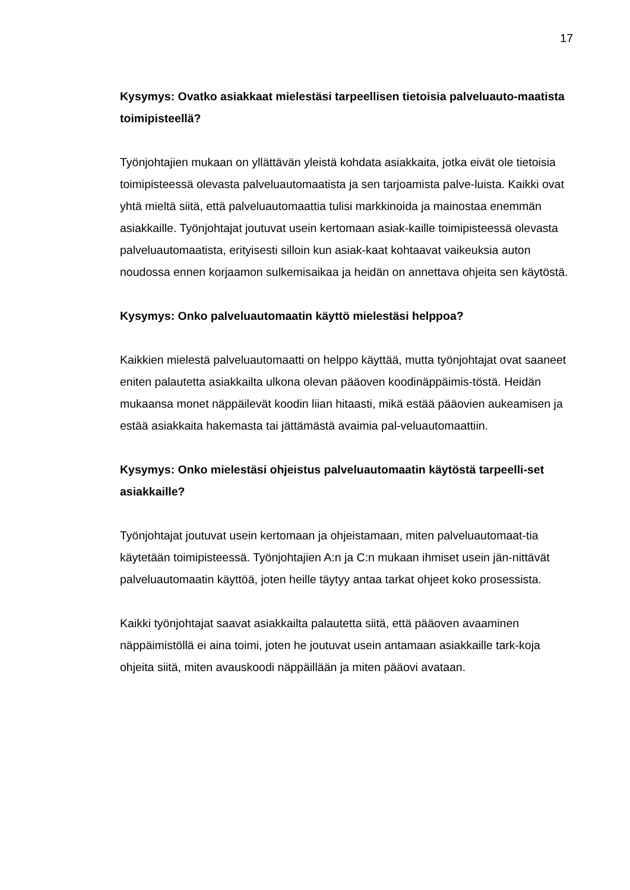17
Kysymys: Ovatko asiakkaat mielestäsi tarpeellisen tietoisia palveluauto-maatista toimipisteellä?
Työnjohtajien mukaan on yllättävän yleistä kohdata asiakkaita, jotka eivät ole tietoisia toimipisteessä olevasta palveluautomaatista ja sen tarjoamista palve-luista. Kaikki ovat yhtä mieltä siitä, että palveluautomaattia tulisi markkinoida ja mainostaa enemmän asiakkaille. Työnjohtajat joutuvat usein kertomaan asiak-kaille toimipisteessä olevasta palveluautomaatista, erityisesti silloin kun asiak-kaat kohtaavat vaikeuksia auton noudossa ennen korjaamon sulkemisaikaa ja heidän on annettava ohjeita sen käytöstä.
Kysymys: Onko palveluautomaatin käyttö mielestäsi helppoa?
Kaikkien mielestä palveluautomaatti on helppo käyttää, mutta työnjohtajat ovat saaneet eniten palautetta asiakkailta ulkona olevan pääoven koodinäppäimis-töstä. Heidän mukaansa monet näppäilevät koodin liian hitaasti, mikä estää pääovien aukeamisen ja estää asiakkaita hakemasta tai jättämästä avaimia pal-veluautomaattiin.
Kysymys: Onko mielestäsi ohjeistus palveluautomaatin käytöstä tarpeelli-set asiakkaille?
Työnjohtajat joutuvat usein kertomaan ja ohjeistamaan, miten palveluautomaat-tia käytetään toimipisteessä. Työnjohtajien A:n ja C:n mukaan ihmiset usein jän-nittävät palveluautomaatin käyttöä, joten heille täytyy antaa tarkat ohjeet koko prosessista.
Kaikki työnjohtajat saavat asiakkailta palautetta siitä, että pääoven avaaminen näppäimistöllä ei aina toimi, joten he joutuvat usein antamaan asiakkaille tark-koja ohjeita siitä, miten avauskoodi näppäillään ja miten pääovi avataan.